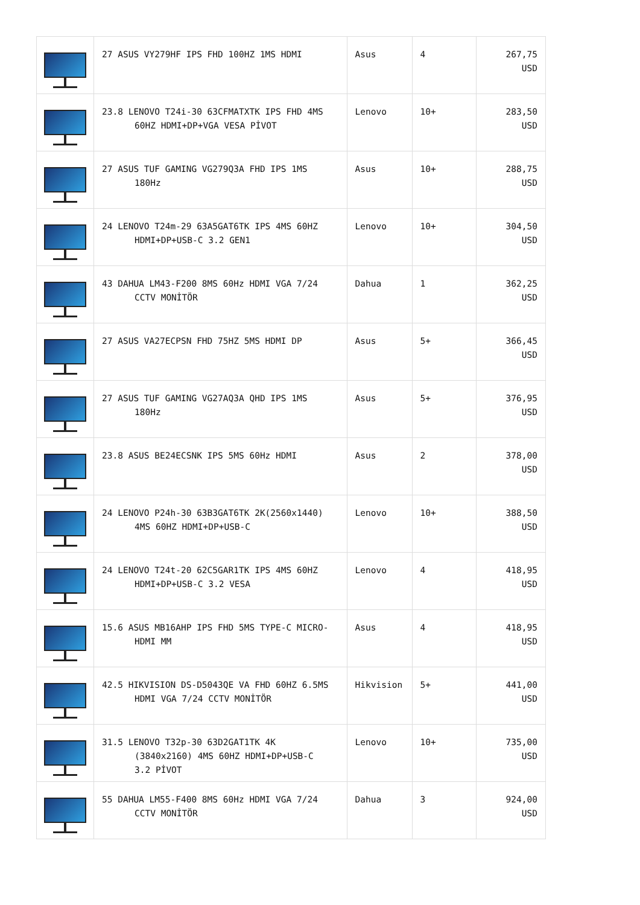| | 27 ASUS VY279HF IPS FHD 100HZ 1MS HDMI | Asus | 4 | 267,75 USD |
| | 23.8 LENOVO T24i-30 63CFMATXTK IPS FHD 4MS 60HZ HDMI+DP+VGA VESA PİVOT | Lenovo | 10+ | 283,50 USD |
| | 27 ASUS TUF GAMING VG279Q3A FHD IPS 1MS 180Hz | Asus | 10+ | 288,75 USD |
| | 24 LENOVO T24m-29 63A5GAT6TK IPS 4MS 60HZ HDMI+DP+USB-C 3.2 GEN1 | Lenovo | 10+ | 304,50 USD |
| | 43 DAHUA LM43-F200 8MS 60Hz HDMI VGA 7/24 CCTV MONİTÖR | Dahua | 1 | 362,25 USD |
| | 27 ASUS VA27ECPSN FHD 75HZ 5MS HDMI DP | Asus | 5+ | 366,45 USD |
| | 27 ASUS TUF GAMING VG27AQ3A QHD IPS 1MS 180Hz | Asus | 5+ | 376,95 USD |
| | 23.8 ASUS BE24ECSNK IPS 5MS 60Hz HDMI | Asus | 2 | 378,00 USD |
| | 24 LENOVO P24h-30 63B3GAT6TK 2K(2560x1440) 4MS 60HZ HDMI+DP+USB-C | Lenovo | 10+ | 388,50 USD |
| | 24 LENOVO T24t-20 62C5GAR1TK IPS 4MS 60HZ HDMI+DP+USB-C 3.2 VESA | Lenovo | 4 | 418,95 USD |
| | 15.6 ASUS MB16AHP IPS FHD 5MS TYPE-C MICRO- HDMI MM | Asus | 4 | 418,95 USD |
| | 42.5 HIKVISION DS-D5043QE VA FHD 60HZ 6.5MS HDMI VGA 7/24 CCTV MONİTÖR | Hikvision | 5+ | 441,00 USD |
| | 31.5 LENOVO T32p-30 63D2GAT1TK 4K (3840x2160) 4MS 60HZ HDMI+DP+USB-C 3.2 PİVOT | Lenovo | 10+ | 735,00 USD |
| | 55 DAHUA LM55-F400 8MS 60Hz HDMI VGA 7/24 CCTV MONİTÖR | Dahua | 3 | 924,00 USD |